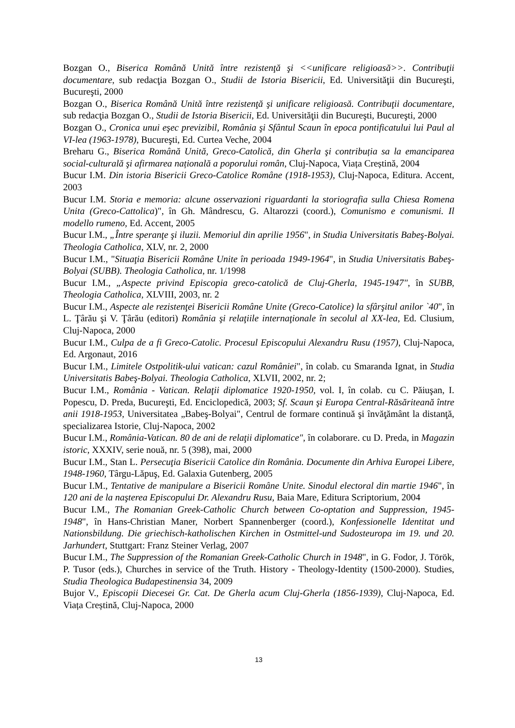Bozgan O., Biserica Română Unită între rezistenţă şi <<unificare religioasă>>. Contribuţii documentare, sub redacţia Bozgan O., Studii de Istoria Bisericii, Ed. Universităţii din Bucureşti, Bucureşti, 2000
Bozgan O., Biserica Română Unită între rezistenţă şi unificare religioasă. Contribuţii documentare, sub redacţia Bozgan O., Studii de Istoria Bisericii, Ed. Universităţii din Bucureşti, Bucureşti, 2000
Bozgan O., Cronica unui eşec previzibil, România şi Sfântul Scaun în epoca pontificatului lui Paul al VI-lea (1963-1978), Bucureşti, Ed. Curtea Veche, 2004
Breharu G., Biserica Română Unită, Greco-Catolică, din Gherla şi contribuția sa la emanciparea social-culturală şi afirmarea națională a poporului român, Cluj-Napoca, Viața Creștină, 2004
Bucur I.M. Din istoria Bisericii Greco-Catolice Române (1918-1953), Cluj-Napoca, Editura. Accent, 2003
Bucur I.M. Storia e memoria: alcune osservazioni riguardanti la storiografia sulla Chiesa Romena Unita (Greco-Cattolica)", în Gh. Mândrescu, G. Altarozzi (coord.), Comunismo e comunismi. Il modello rumeno, Ed. Accent, 2005
Bucur I.M., „Între speranţe şi iluzii. Memoriul din aprilie 1956", in Studia Universitatis Babeş-Bolyai. Theologia Catholica, XLV, nr. 2, 2000
Bucur I.M., "Situaţia Bisericii Române Unite în perioada 1949-1964", in Studia Universitatis Babeş-Bolyai (SUBB). Theologia Catholica, nr. 1/1998
Bucur I.M., „Aspecte privind Episcopia greco-catolică de Cluj-Gherla, 1945-1947", în SUBB, Theologia Catholica, XLVIII, 2003, nr. 2
Bucur I.M., Aspecte ale rezistenţei Bisericii Române Unite (Greco-Catolice) la sfârşitul anilor `40", în L. Ţârău şi V. Ţârău (editori) România şi relaţiile internaţionale în secolul al XX-lea, Ed. Clusium, Cluj-Napoca, 2000
Bucur I.M., Culpa de a fi Greco-Catolic. Procesul Episcopului Alexandru Rusu (1957), Cluj-Napoca, Ed. Argonaut, 2016
Bucur I.M., Limitele Ostpolitik-ului vatican: cazul României", în colab. cu Smaranda Ignat, in Studia Universitatis Babeş-Bolyai. Theologia Catholica, XLVII, 2002, nr. 2;
Bucur I.M., România - Vatican. Relaţii diplomatice 1920-1950, vol. I, în colab. cu C. Păiuşan, I. Popescu, D. Preda, Bucureşti, Ed. Enciclopedică, 2003; Sf. Scaun şi Europa Central-Răsăriteană între anii 1918-1953, Universitatea „Babeş-Bolyai", Centrul de formare continuă şi învăţământ la distanţă, specializarea Istorie, Cluj-Napoca, 2002
Bucur I.M., România-Vatican. 80 de ani de relaţii diplomatice", în colaborare. cu D. Preda, in Magazin istoric, XXXIV, serie nouă, nr. 5 (398), mai, 2000
Bucur I.M., Stan L. Persecuţia Bisericii Catolice din România. Documente din Arhiva Europei Libere, 1948-1960, Târgu-Lăpuş, Ed. Galaxia Gutenberg, 2005
Bucur I.M., Tentative de manipulare a Bisericii Române Unite. Sinodul electoral din martie 1946", în 120 ani de la naşterea Episcopului Dr. Alexandru Rusu, Baia Mare, Editura Scriptorium, 2004
Bucur I.M., The Romanian Greek-Catholic Church between Co-optation and Suppression, 1945-1948", în Hans-Christian Maner, Norbert Spannenberger (coord.), Konfessionelle Identitat und Nationsbildung. Die griechisch-katholischen Kirchen in Ostmittel-und Sudosteuropa im 19. und 20. Jarhundert, Stuttgart: Franz Steiner Verlag, 2007
Bucur I.M., The Suppression of the Romanian Greek-Catholic Church in 1948", in G. Fodor, J. Török, P. Tusor (eds.), Churches in service of the Truth. History - Theology-Identity (1500-2000). Studies, Studia Theologica Budapestinensia 34, 2009
Bujor V., Episcopii Diecesei Gr. Cat. De Gherla acum Cluj-Gherla (1856-1939), Cluj-Napoca, Ed. Viața Creștină, Cluj-Napoca, 2000
13